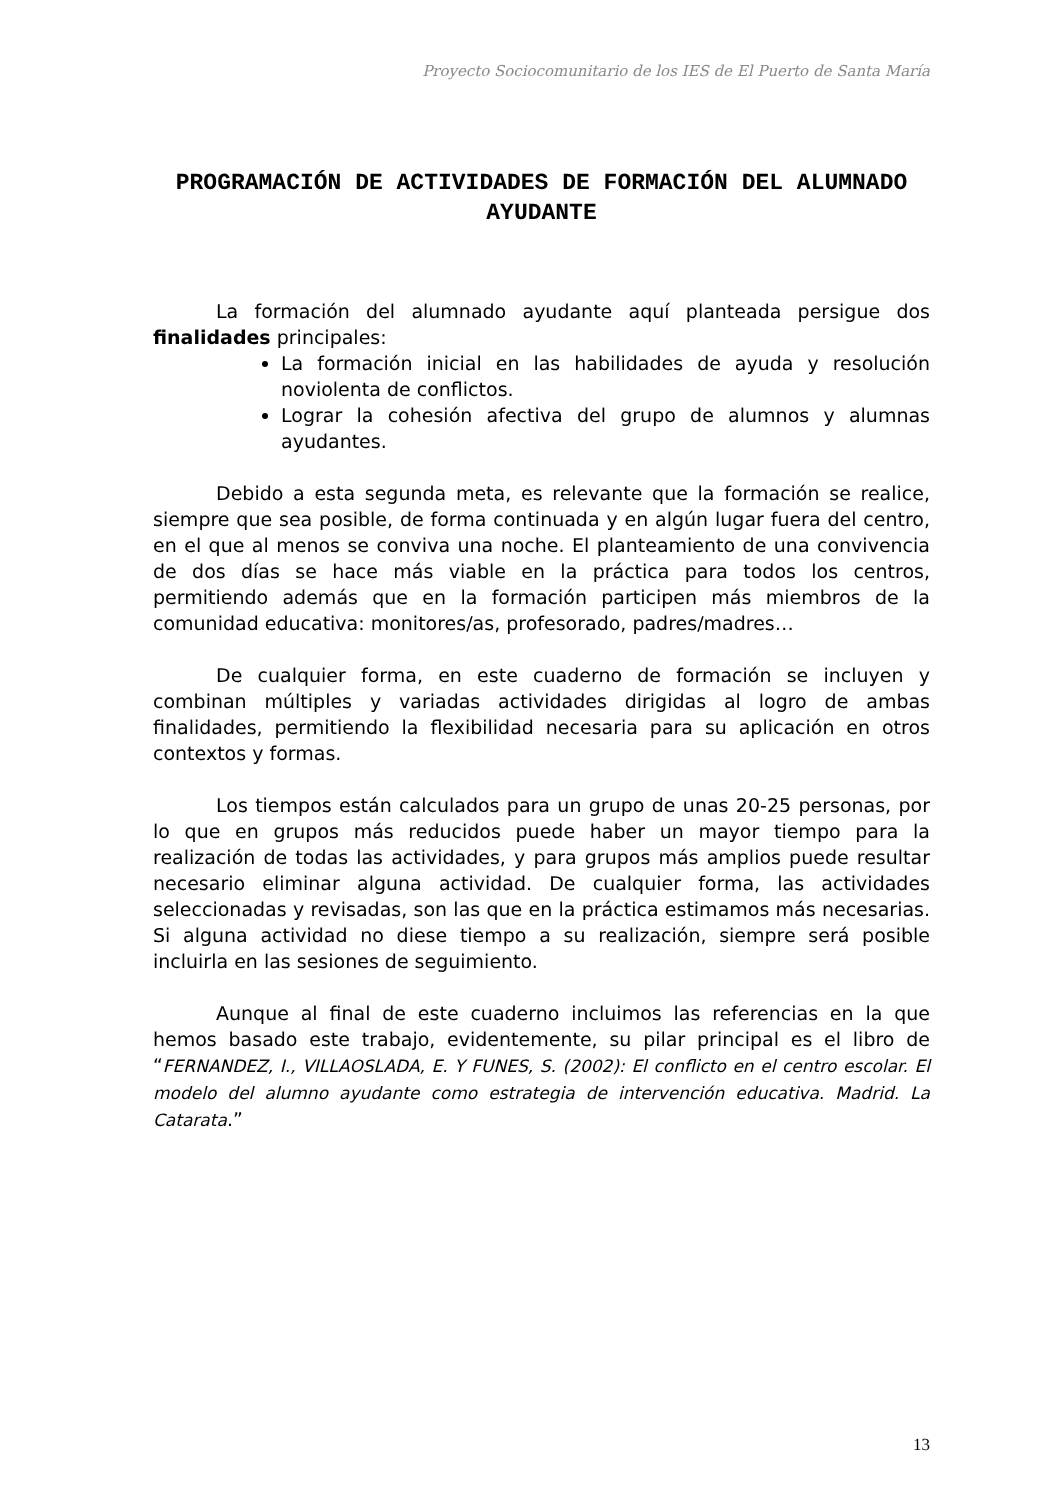Proyecto Sociocomunitario de los IES de El Puerto de Santa María
PROGRAMACIÓN DE ACTIVIDADES DE FORMACIÓN DEL ALUMNADO AYUDANTE
La formación del alumnado ayudante aquí planteada persigue dos finalidades principales:
La formación inicial en las habilidades de ayuda y resolución noviolenta de conflictos.
Lograr la cohesión afectiva del grupo de alumnos y alumnas ayudantes.
Debido a esta segunda meta, es relevante que la formación se realice, siempre que sea posible, de forma continuada y en algún lugar fuera del centro, en el que al menos se conviva una noche. El planteamiento de una convivencia de dos días se hace más viable en la práctica para todos los centros, permitiendo además que en la formación participen más miembros de la comunidad educativa: monitores/as, profesorado, padres/madres…
De cualquier forma, en este cuaderno de formación se incluyen y combinan múltiples y variadas actividades dirigidas al logro de ambas finalidades, permitiendo la flexibilidad necesaria para su aplicación en otros contextos y formas.
Los tiempos están calculados para un grupo de unas 20-25 personas, por lo que en grupos más reducidos puede haber un mayor tiempo para la realización de todas las actividades, y para grupos más amplios puede resultar necesario eliminar alguna actividad. De cualquier forma, las actividades seleccionadas y revisadas, son las que en la práctica estimamos más necesarias. Si alguna actividad no diese tiempo a su realización, siempre será posible incluirla en las sesiones de seguimiento.
Aunque al final de este cuaderno incluimos las referencias en la que hemos basado este trabajo, evidentemente, su pilar principal es el libro de “FERNANDEZ, I., VILLAOSLADA, E. Y FUNES, S. (2002): El conflicto en el centro escolar. El modelo del alumno ayudante como estrategia de intervención educativa. Madrid. La Catarata.”
13